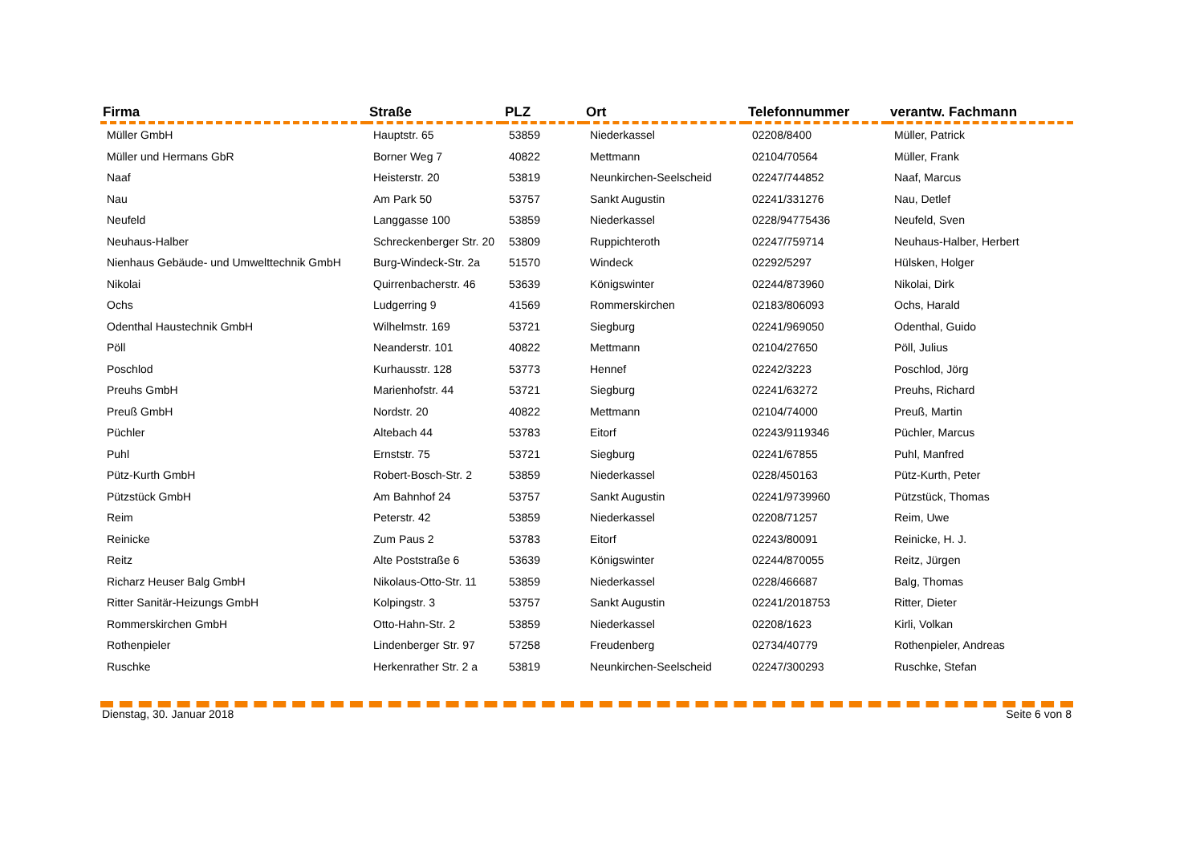| Firma | Straße | PLZ | Ort | Telefonnummer | verantw. Fachmann |
| --- | --- | --- | --- | --- | --- |
| Müller GmbH | Hauptstr. 65 | 53859 | Niederkassel | 02208/8400 | Müller, Patrick |
| Müller und Hermans GbR | Borner Weg 7 | 40822 | Mettmann | 02104/70564 | Müller, Frank |
| Naaf | Heisterstr. 20 | 53819 | Neunkirchen-Seelscheid | 02247/744852 | Naaf, Marcus |
| Nau | Am Park 50 | 53757 | Sankt Augustin | 02241/331276 | Nau, Detlef |
| Neufeld | Langgasse 100 | 53859 | Niederkassel | 0228/94775436 | Neufeld, Sven |
| Neuhaus-Halber | Schreckenberger Str. 20 | 53809 | Ruppichteroth | 02247/759714 | Neuhaus-Halber, Herbert |
| Nienhaus Gebäude- und Umwelttechnik GmbH | Burg-Windeck-Str. 2a | 51570 | Windeck | 02292/5297 | Hülsken, Holger |
| Nikolai | Quirrenbacherstr. 46 | 53639 | Königswinter | 02244/873960 | Nikolai, Dirk |
| Ochs | Ludgerring 9 | 41569 | Rommerskirchen | 02183/806093 | Ochs, Harald |
| Odenthal Haustechnik GmbH | Wilhelmstr. 169 | 53721 | Siegburg | 02241/969050 | Odenthal, Guido |
| Pöll | Neanderstr. 101 | 40822 | Mettmann | 02104/27650 | Pöll, Julius |
| Poschlod | Kurhausstr. 128 | 53773 | Hennef | 02242/3223 | Poschlod, Jörg |
| Preuhs GmbH | Marienhofstr. 44 | 53721 | Siegburg | 02241/63272 | Preuhs, Richard |
| Preuß GmbH | Nordstr. 20 | 40822 | Mettmann | 02104/74000 | Preuß, Martin |
| Püchler | Altebach 44 | 53783 | Eitorf | 02243/9119346 | Püchler, Marcus |
| Puhl | Ernststr. 75 | 53721 | Siegburg | 02241/67855 | Puhl, Manfred |
| Pütz-Kurth GmbH | Robert-Bosch-Str. 2 | 53859 | Niederkassel | 0228/450163 | Pütz-Kurth, Peter |
| Pützstück GmbH | Am Bahnhof 24 | 53757 | Sankt Augustin | 02241/9739960 | Pützstück, Thomas |
| Reim | Peterstr. 42 | 53859 | Niederkassel | 02208/71257 | Reim, Uwe |
| Reinicke | Zum Paus 2 | 53783 | Eitorf | 02243/80091 | Reinicke, H. J. |
| Reitz | Alte Poststraße 6 | 53639 | Königswinter | 02244/870055 | Reitz, Jürgen |
| Richarz Heuser Balg GmbH | Nikolaus-Otto-Str. 11 | 53859 | Niederkassel | 0228/466687 | Balg, Thomas |
| Ritter Sanitär-Heizungs GmbH | Kolpingstr. 3 | 53757 | Sankt Augustin | 02241/2018753 | Ritter, Dieter |
| Rommerskirchen GmbH | Otto-Hahn-Str. 2 | 53859 | Niederkassel | 02208/1623 | Kirli, Volkan |
| Rothenpieler | Lindenberger Str. 97 | 57258 | Freudenberg | 02734/40779 | Rothenpieler, Andreas |
| Ruschke | Herkenrather Str. 2 a | 53819 | Neunkirchen-Seelscheid | 02247/300293 | Ruschke, Stefan |
Dienstag, 30. Januar 2018 Seite 6 von 8